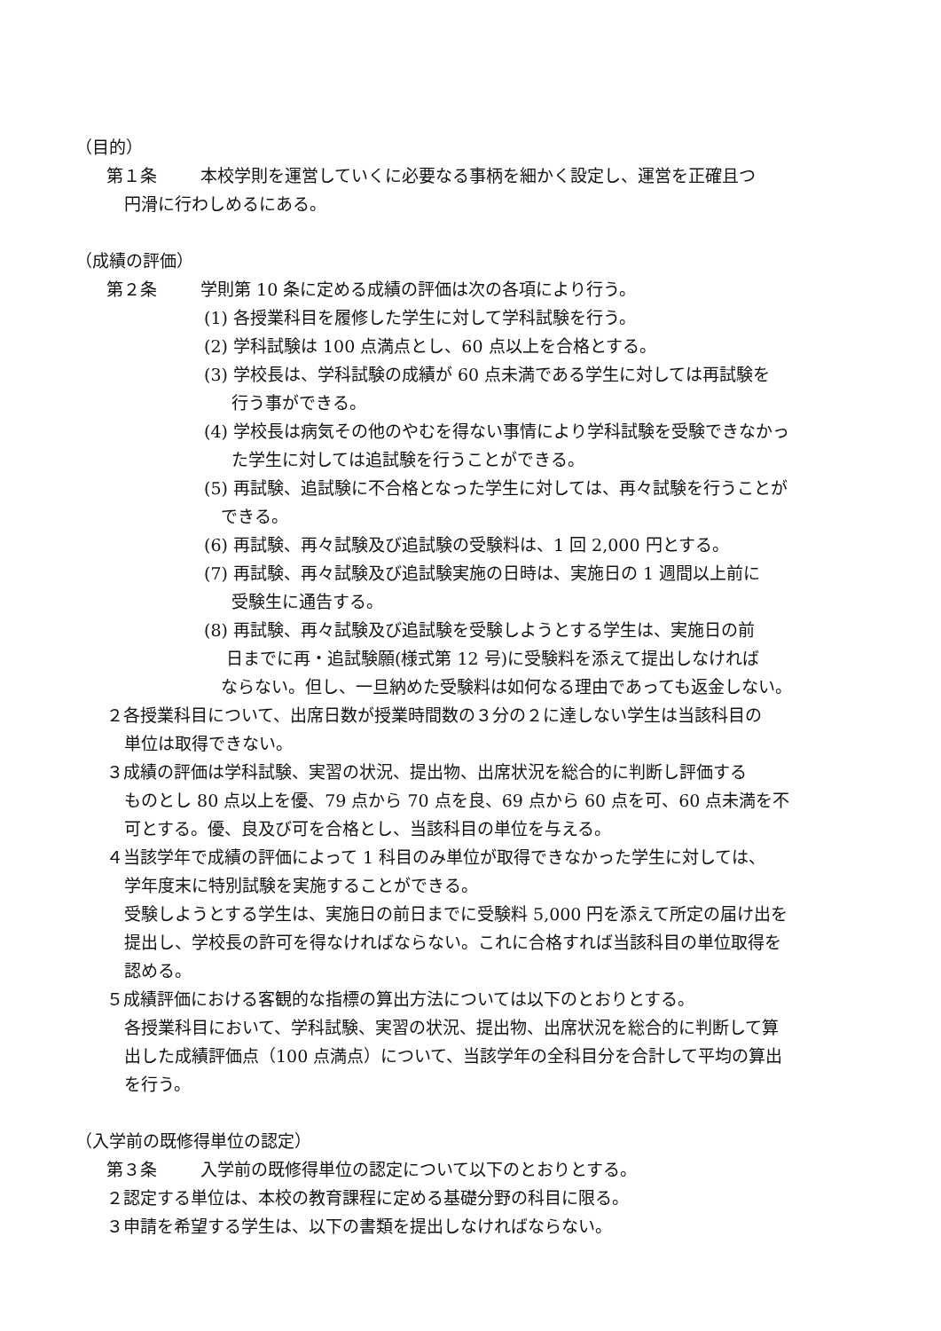（目的）
第１条 本校学則を運営していくに必要なる事柄を細かく設定し、運営を正確且つ
円滑に行わしめるにある。
（成績の評価）
第２条 学則第 10 条に定める成績の評価は次の各項により行う。
(1) 各授業科目を履修した学生に対して学科試験を行う。
(2) 学科試験は 100 点満点とし、60 点以上を合格とする。
(3) 学校長は、学科試験の成績が 60 点未満である学生に対しては再試験を
  行う事ができる。
(4) 学校長は病気その他のやむを得ない事情により学科試験を受験できなかっ
  た学生に対しては追試験を行うことができる。
(5) 再試験、追試験に不合格となった学生に対しては、再々試験を行うことが
 できる。
(6) 再試験、再々試験及び追試験の受験料は、1 回 2,000 円とする。
(7) 再試験、再々試験及び追試験実施の日時は、実施日の 1 週間以上前に
  受験生に通告する。
(8) 再試験、再々試験及び追試験を受験しようとする学生は、実施日の前
  日までに再・追試験願(様式第 12 号)に受験料を添えて提出しなければ
 ならない。但し、一旦納めた受験料は如何なる理由であっても返金しない。
２各授業科目について、出席日数が授業時間数の３分の２に達しない学生は当該科目の
単位は取得できない。
３成績の評価は学科試験、実習の状況、提出物、出席状況を総合的に判断し評価する
ものとし 80 点以上を優、79 点から 70 点を良、69 点から 60 点を可、60 点未満を不
可とする。優、良及び可を合格とし、当該科目の単位を与える。
４当該学年で成績の評価によって 1 科目のみ単位が取得できなかった学生に対しては、
学年度末に特別試験を実施することができる。
受験しようとする学生は、実施日の前日までに受験料 5,000 円を添えて所定の届け出を
提出し、学校長の許可を得なければならない。これに合格すれば当該科目の単位取得を
認める。
５成績評価における客観的な指標の算出方法については以下のとおりとする。
各授業科目において、学科試験、実習の状況、提出物、出席状況を総合的に判断して算
出した成績評価点（100 点満点）について、当該学年の全科目分を合計して平均の算出
を行う。
（入学前の既修得単位の認定）
第３条 入学前の既修得単位の認定について以下のとおりとする。
２認定する単位は、本校の教育課程に定める基礎分野の科目に限る。
３申請を希望する学生は、以下の書類を提出しなければならない。